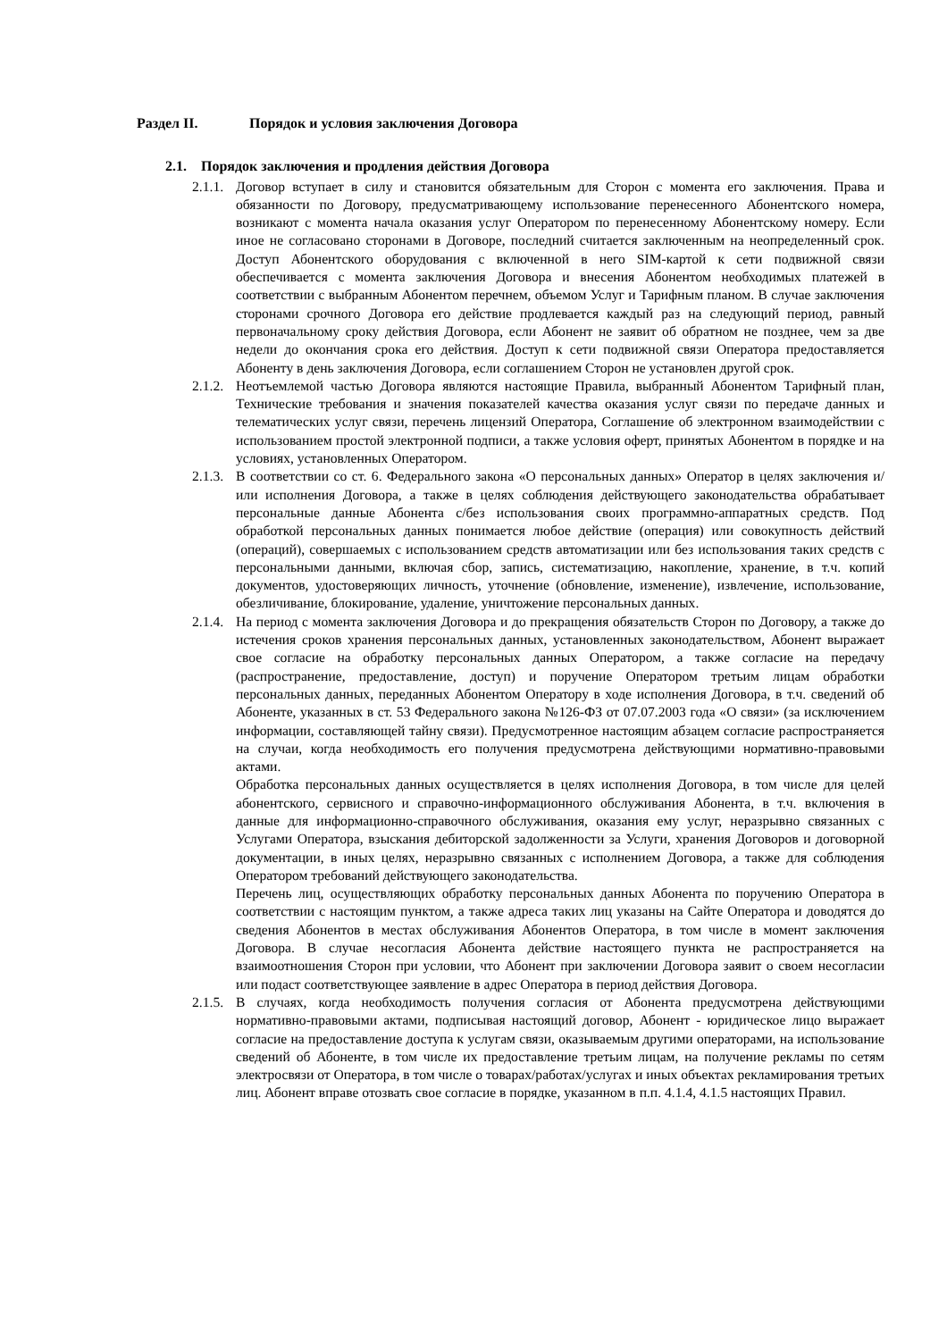Раздел II. Порядок и условия заключения Договора
2.1. Порядок заключения и продления действия Договора
2.1.1.
Договор вступает в силу и становится обязательным для Сторон с момента его заключения. Права и обязанности по Договору, предусматривающему использование перенесенного Абонентского номера, возникают с момента начала оказания услуг Оператором по перенесенному Абонентскому номеру. Если иное не согласовано сторонами в Договоре, последний считается заключенным на неопределенный срок. Доступ Абонентского оборудования с включенной в него SIM-картой к сети подвижной связи обеспечивается с момента заключения Договора и внесения Абонентом необходимых платежей в соответствии с выбранным Абонентом перечнем, объемом Услуг и Тарифным планом. В случае заключения сторонами срочного Договора его действие продлевается каждый раз на следующий период, равный первоначальному сроку действия Договора, если Абонент не заявит об обратном не позднее, чем за две недели до окончания срока его действия. Доступ к сети подвижной связи Оператора предоставляется Абоненту в день заключения Договора, если соглашением Сторон не установлен другой срок.
2.1.2.
Неотъемлемой частью Договора являются настоящие Правила, выбранный Абонентом Тарифный план, Технические требования и значения показателей качества оказания услуг связи по передаче данных и телематических услуг связи, перечень лицензий Оператора, Соглашение об электронном взаимодействии с использованием простой электронной подписи, а также условия оферт, принятых Абонентом в порядке и на условиях, установленных Оператором.
2.1.3.
В соответствии со ст. 6. Федерального закона «О персональных данных» Оператор в целях заключения и/или исполнения Договора, а также в целях соблюдения действующего законодательства обрабатывает персональные данные Абонента с/без использования своих программно-аппаратных средств. Под обработкой персональных данных понимается любое действие (операция) или совокупность действий (операций), совершаемых с использованием средств автоматизации или без использования таких средств с персональными данными, включая сбор, запись, систематизацию, накопление, хранение, в т.ч. копий документов, удостоверяющих личность, уточнение (обновление, изменение), извлечение, использование, обезличивание, блокирование, удаление, уничтожение персональных данных.
2.1.4.
На период с момента заключения Договора и до прекращения обязательств Сторон по Договору, а также до истечения сроков хранения персональных данных, установленных законодательством, Абонент выражает свое согласие на обработку персональных данных Оператором, а также согласие на передачу (распространение, предоставление, доступ) и поручение Оператором третьим лицам обработки персональных данных, переданных Абонентом Оператору в ходе исполнения Договора, в т.ч. сведений об Абоненте, указанных в ст. 53 Федерального закона №126-ФЗ от 07.07.2003 года «О связи» (за исключением информации, составляющей тайну связи). Предусмотренное настоящим абзацем согласие распространяется на случаи, когда необходимость его получения предусмотрена действующими нормативно-правовыми актами.
Обработка персональных данных осуществляется в целях исполнения Договора, в том числе для целей абонентского, сервисного и справочно-информационного обслуживания Абонента, в т.ч. включения в данные для информационно-справочного обслуживания, оказания ему услуг, неразрывно связанных с Услугами Оператора, взыскания дебиторской задолженности за Услуги, хранения Договоров и договорной документации, в иных целях, неразрывно связанных с исполнением Договора, а также для соблюдения Оператором требований действующего законодательства.
Перечень лиц, осуществляющих обработку персональных данных Абонента по поручению Оператора в соответствии с настоящим пунктом, а также адреса таких лиц указаны на Сайте Оператора и доводятся до сведения Абонентов в местах обслуживания Абонентов Оператора, в том числе в момент заключения Договора. В случае несогласия Абонента действие настоящего пункта не распространяется на взаимоотношения Сторон при условии, что Абонент при заключении Договора заявит о своем несогласии или подаст соответствующее заявление в адрес Оператора в период действия Договора.
2.1.5.
В случаях, когда необходимость получения согласия от Абонента предусмотрена действующими нормативно-правовыми актами, подписывая настоящий договор, Абонент - юридическое лицо выражает согласие на предоставление доступа к услугам связи, оказываемым другими операторами, на использование сведений об Абоненте, в том числе их предоставление третьим лицам, на получение рекламы по сетям электросвязи от Оператора, в том числе о товарах/работах/услугах и иных объектах рекламирования третьих лиц. Абонент вправе отозвать свое согласие в порядке, указанном в п.п. 4.1.4, 4.1.5 настоящих Правил.